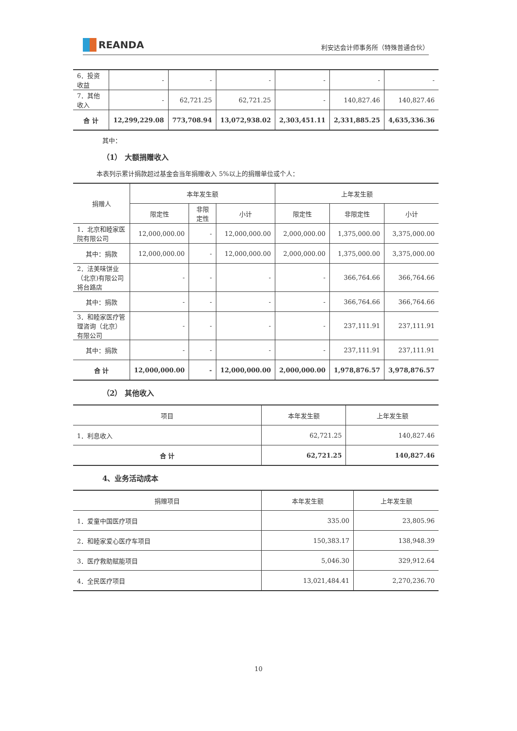REANDA
利安达会计师事务所（特殊普通合伙）
| 6．投资收益 | - | - | - | - | - | - |
| 7．其他收入 | - | 62,721.25 | 62,721.25 | - | 140,827.46 | 140,827.46 |
| 合 计 | 12,299,229.08 | 773,708.94 | 13,072,938.02 | 2,303,451.11 | 2,331,885.25 | 4,635,336.36 |
其中：
（1） 大额捐赠收入
本表列示累计捐款超过基金会当年捐赠收入 5%以上的捐赠单位或个人：
| 捐赠人 | 本年发生额 | | | 上年发生额 | | |
| --- | --- | --- | --- | --- | --- | --- |
| | 限定性 | 非限定性 | 小计 | 限定性 | 非限定性 | 小计 |
| 1．北京和睦家医院有限公司 | 12,000,000.00 | - | 12,000,000.00 | 2,000,000.00 | 1,375,000.00 | 3,375,000.00 |
| 其中：捐款 | 12,000,000.00 | - | 12,000,000.00 | 2,000,000.00 | 1,375,000.00 | 3,375,000.00 |
| 2．法美味饼业（北京)有限公司将台路店 | - | - | - | - | 366,764.66 | 366,764.66 |
| 其中：捐款 | - | - | - | - | 366,764.66 | 366,764.66 |
| 3．和睦家医疗管理咨询（北京）有限公司 | - | - | - | - | 237,111.91 | 237,111.91 |
| 其中：捐款 | - | - | - | - | 237,111.91 | 237,111.91 |
| 合 计 | 12,000,000.00 | - | 12,000,000.00 | 2,000,000.00 | 1,978,876.57 | 3,978,876.57 |
（2） 其他收入
| 项目 | 本年发生额 | 上年发生额 |
| --- | --- | --- |
| 1．利息收入 | 62,721.25 | 140,827.46 |
| 合 计 | 62,721.25 | 140,827.46 |
4、业务活动成本
| 捐赠项目 | 本年发生额 | 上年发生额 |
| --- | --- | --- |
| 1．爱童中国医疗项目 | 335.00 | 23,805.96 |
| 2．和睦家爱心医疗车项目 | 150,383.17 | 138,948.39 |
| 3．医疗救助赋能项目 | 5,046.30 | 329,912.64 |
| 4．全民医疗项目 | 13,021,484.41 | 2,270,236.70 |
10